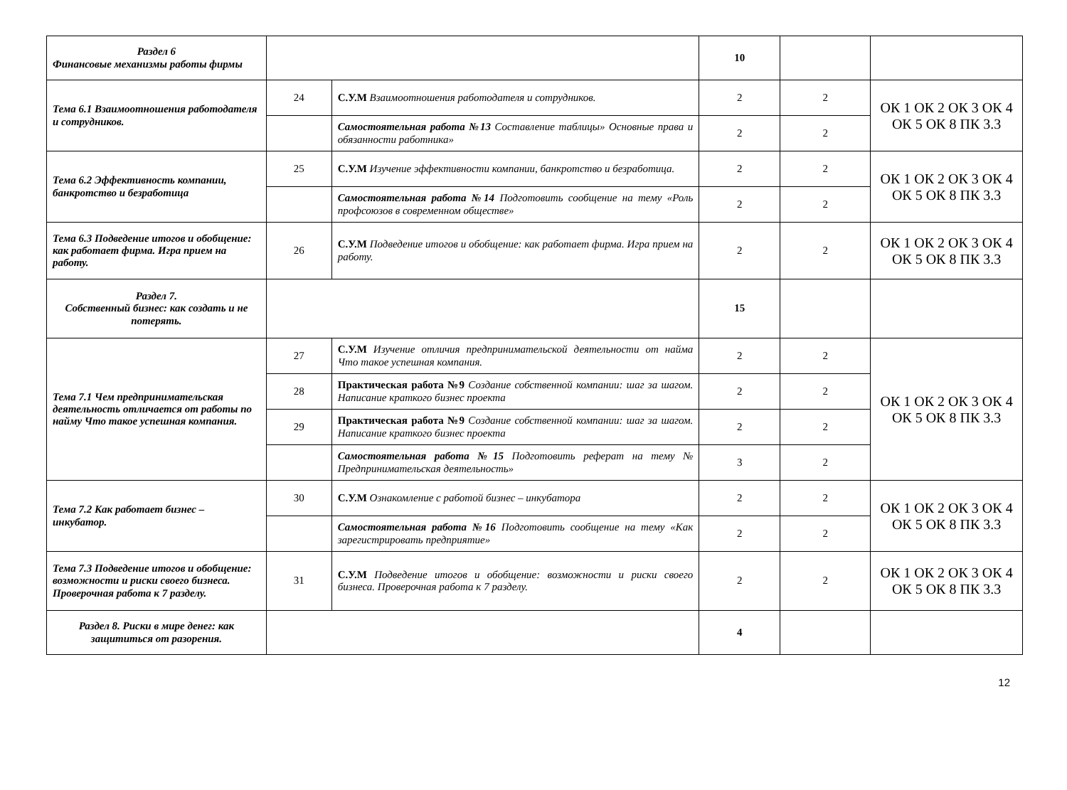| Раздел 6 Финансовые механизмы работы фирмы | | | 10 | | |
| Тема 6.1 Взаимоотношения работодателя и сотрудников. | 24 | С.У.М Взаимоотношения работодателя и сотрудников. | 2 | 2 | ОК 1 ОК 2 ОК 3 ОК 4 ОК 5 ОК 8 ПК 3.3 |
| | | Самостоятельная работа №13 Составление таблицы» Основные права и обязанности работника» | 2 | 2 | |
| Тема 6.2 Эффективность компании, банкротство и безработица | 25 | С.У.М Изучение эффективности компании, банкротство и безработица. | 2 | 2 | ОК 1 ОК 2 ОК 3 ОК 4 ОК 5 ОК 8 ПК 3.3 |
| | | Самостоятельная работа №14 Подготовить сообщение на тему «Роль профсоюзов в современном обществе» | 2 | 2 | |
| Тема 6.3 Подведение итогов и обобщение: как работает фирма. Игра прием на работу. | 26 | С.У.М Подведение итогов и обобщение: как работает фирма. Игра прием на работу. | 2 | 2 | ОК 1 ОК 2 ОК 3 ОК 4 ОК 5 ОК 8 ПК 3.3 |
| Раздел 7. Собственный бизнес: как создать и не потерять. | | | 15 | | |
| Тема 7.1 Чем предпринимательская деятельность отличается от работы по найму Что такое успешная компания. | 27 | С.У.М Изучение отличия предпринимательской деятельности от найма Что такое успешная компания. | 2 | 2 | ОК 1 ОК 2 ОК 3 ОК 4 ОК 5 ОК 8 ПК 3.3 |
| | 28 | Практическая работа №9 Создание собственной компании: шаг за шагом. Написание краткого бизнес проекта | 2 | 2 | |
| | 29 | Практическая работа №9 Создание собственной компании: шаг за шагом. Написание краткого бизнес проекта | 2 | 2 | |
| | | Самостоятельная работа №15 Подготовить реферат на тему № Предпринимательская деятельность» | 3 | 2 | |
| Тема 7.2 Как работает бизнес – инкубатор. | 30 | С.У.М Ознакомление с работой бизнес – инкубатора | 2 | 2 | ОК 1 ОК 2 ОК 3 ОК 4 ОК 5 ОК 8 ПК 3.3 |
| | | Самостоятельная работа №16 Подготовить сообщение на тему «Как зарегистрировать предприятие» | 2 | 2 | |
| Тема 7.3 Подведение итогов и обобщение: возможности и риски своего бизнеса. Проверочная работа к 7 разделу. | 31 | С.У.М Подведение итогов и обобщение: возможности и риски своего бизнеса. Проверочная работа к 7 разделу. | 2 | 2 | ОК 1 ОК 2 ОК 3 ОК 4 ОК 5 ОК 8 ПК 3.3 |
| Раздел 8. Риски в мире денег: как защититься от разорения. | | | 4 | | |
12